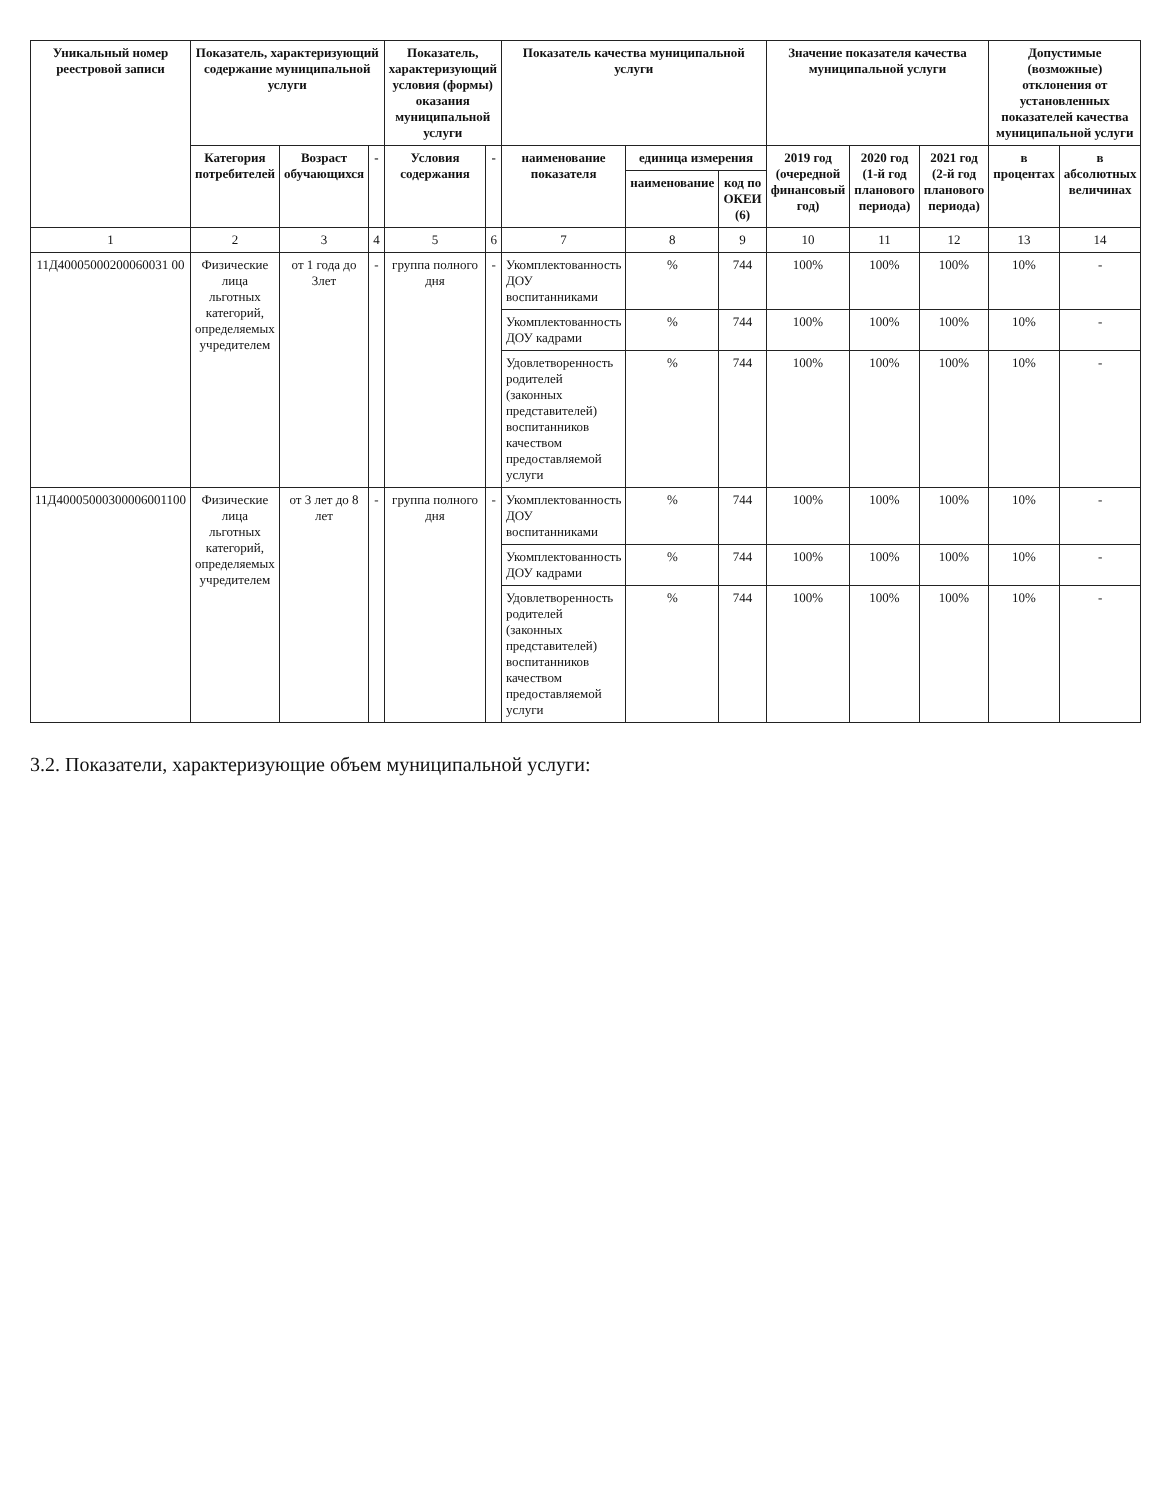| Уникальный номер реестровой записи | Показатель, характеризующий содержание муниципальной услуги | | | Показатель, характеризующий условия (формы) оказания муниципальной услуги | | Показатель качества муниципальной услуги | | | Значение показателя качества муниципальной услуги | | | Допустимые (возможные) отклонения от установленных показателей качества муниципальной услуги | |
| --- | --- | --- | --- | --- | --- | --- | --- | --- | --- | --- | --- | --- | --- |
| | Категория потребителей | Возраст обучающихся | - | Условия содержания | - | наименование показателя | единица измерения | | 2019 год (очередной финансовый год) | 2020 год (1-й год планового периода) | 2021 год (2-й год планового периода) | в процентах | в абсолютных величинах |
| | | | | | | | наименование | код по ОКЕИ (6) | | | | | |
| 1 | 2 | 3 | 4 | 5 | 6 | 7 | 8 | 9 | 10 | 11 | 12 | 13 | 14 |
| 11Д40005000200060031 00 | Физические лица льготных категорий, определяемых учредителем | от 1 года до 3лет | - | группа полного дня | - | Укомплектованность ДОУ воспитанниками | % | 744 | 100% | 100% | 100% | 10% | - |
| | | | | | | Укомплектованность ДОУ кадрами | % | 744 | 100% | 100% | 100% | 10% | - |
| | | | | | | Удовлетворенность родителей (законных представителей) воспитанников качеством предоставляемой услуги | % | 744 | 100% | 100% | 100% | 10% | - |
| 11Д40005000300006001100 | Физические лица льготных категорий, определяемых учредителем | от 3 лет до 8 лет | - | группа полного дня | - | Укомплектованность ДОУ воспитанниками | % | 744 | 100% | 100% | 100% | 10% | - |
| | | | | | | Укомплектованность ДОУ кадрами | % | 744 | 100% | 100% | 100% | 10% | - |
| | | | | | | Удовлетворенность родителей (законных представителей) воспитанников качеством предоставляемой услуги | % | 744 | 100% | 100% | 100% | 10% | - |
3.2. Показатели, характеризующие объем муниципальной услуги: